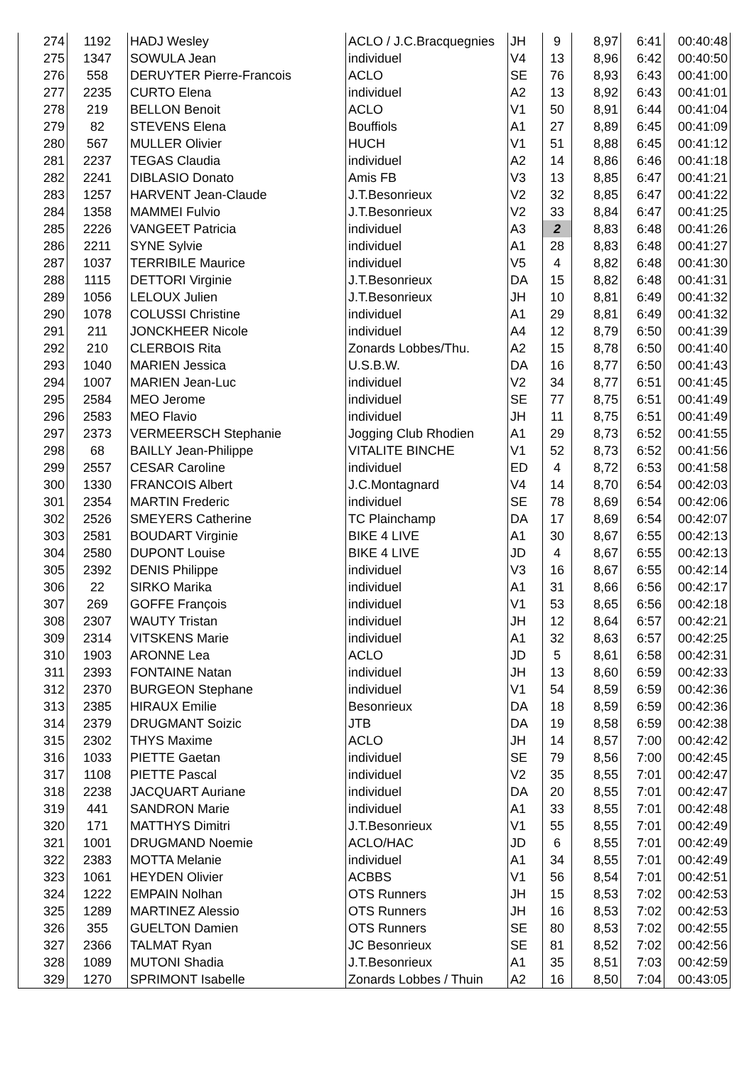| 274 | 1192 | HADJ Wesley | ACLO / J.C.Bracquegnies | JH | 9 | 8,97 | 6:41 | 00:40:48 |
| 275 | 1347 | SOWULA Jean | individuel | V4 | 13 | 8,96 | 6:42 | 00:40:50 |
| 276 | 558 | DERUYTER Pierre-Francois | ACLO | SE | 76 | 8,93 | 6:43 | 00:41:00 |
| 277 | 2235 | CURTO Elena | individuel | A2 | 13 | 8,92 | 6:43 | 00:41:01 |
| 278 | 219 | BELLON Benoit | ACLO | V1 | 50 | 8,91 | 6:44 | 00:41:04 |
| 279 | 82 | STEVENS Elena | Bouffiols | A1 | 27 | 8,89 | 6:45 | 00:41:09 |
| 280 | 567 | MULLER Olivier | HUCH | V1 | 51 | 8,88 | 6:45 | 00:41:12 |
| 281 | 2237 | TEGAS Claudia | individuel | A2 | 14 | 8,86 | 6:46 | 00:41:18 |
| 282 | 2241 | DIBLASIO Donato | Amis FB | V3 | 13 | 8,85 | 6:47 | 00:41:21 |
| 283 | 1257 | HARVENT Jean-Claude | J.T.Besonrieux | V2 | 32 | 8,85 | 6:47 | 00:41:22 |
| 284 | 1358 | MAMMEI Fulvio | J.T.Besonrieux | V2 | 33 | 8,84 | 6:47 | 00:41:25 |
| 285 | 2226 | VANGEET Patricia | individuel | A3 | 2 | 8,83 | 6:48 | 00:41:26 |
| 286 | 2211 | SYNE Sylvie | individuel | A1 | 28 | 8,83 | 6:48 | 00:41:27 |
| 287 | 1037 | TERRIBILE Maurice | individuel | V5 | 4 | 8,82 | 6:48 | 00:41:30 |
| 288 | 1115 | DETTORI Virginie | J.T.Besonrieux | DA | 15 | 8,82 | 6:48 | 00:41:31 |
| 289 | 1056 | LELOUX Julien | J.T.Besonrieux | JH | 10 | 8,81 | 6:49 | 00:41:32 |
| 290 | 1078 | COLUSSI Christine | individuel | A1 | 29 | 8,81 | 6:49 | 00:41:32 |
| 291 | 211 | JONCKHEER Nicole | individuel | A4 | 12 | 8,79 | 6:50 | 00:41:39 |
| 292 | 210 | CLERBOIS Rita | Zonards Lobbes/Thu. | A2 | 15 | 8,78 | 6:50 | 00:41:40 |
| 293 | 1040 | MARIEN Jessica | U.S.B.W. | DA | 16 | 8,77 | 6:50 | 00:41:43 |
| 294 | 1007 | MARIEN Jean-Luc | individuel | V2 | 34 | 8,77 | 6:51 | 00:41:45 |
| 295 | 2584 | MEO Jerome | individuel | SE | 77 | 8,75 | 6:51 | 00:41:49 |
| 296 | 2583 | MEO Flavio | individuel | JH | 11 | 8,75 | 6:51 | 00:41:49 |
| 297 | 2373 | VERMEERSCH Stephanie | Jogging Club Rhodien | A1 | 29 | 8,73 | 6:52 | 00:41:55 |
| 298 | 68 | BAILLY Jean-Philippe | VITALITE BINCHE | V1 | 52 | 8,73 | 6:52 | 00:41:56 |
| 299 | 2557 | CESAR Caroline | individuel | ED | 4 | 8,72 | 6:53 | 00:41:58 |
| 300 | 1330 | FRANCOIS Albert | J.C.Montagnard | V4 | 14 | 8,70 | 6:54 | 00:42:03 |
| 301 | 2354 | MARTIN Frederic | individuel | SE | 78 | 8,69 | 6:54 | 00:42:06 |
| 302 | 2526 | SMEYERS Catherine | TC Plainchamp | DA | 17 | 8,69 | 6:54 | 00:42:07 |
| 303 | 2581 | BOUDART Virginie | BIKE 4 LIVE | A1 | 30 | 8,67 | 6:55 | 00:42:13 |
| 304 | 2580 | DUPONT Louise | BIKE 4 LIVE | JD | 4 | 8,67 | 6:55 | 00:42:13 |
| 305 | 2392 | DENIS Philippe | individuel | V3 | 16 | 8,67 | 6:55 | 00:42:14 |
| 306 | 22 | SIRKO Marika | individuel | A1 | 31 | 8,66 | 6:56 | 00:42:17 |
| 307 | 269 | GOFFE François | individuel | V1 | 53 | 8,65 | 6:56 | 00:42:18 |
| 308 | 2307 | WAUTY Tristan | individuel | JH | 12 | 8,64 | 6:57 | 00:42:21 |
| 309 | 2314 | VITSKENS Marie | individuel | A1 | 32 | 8,63 | 6:57 | 00:42:25 |
| 310 | 1903 | ARONNE Lea | ACLO | JD | 5 | 8,61 | 6:58 | 00:42:31 |
| 311 | 2393 | FONTAINE Natan | individuel | JH | 13 | 8,60 | 6:59 | 00:42:33 |
| 312 | 2370 | BURGEON Stephane | individuel | V1 | 54 | 8,59 | 6:59 | 00:42:36 |
| 313 | 2385 | HIRAUX Emilie | Besonrieux | DA | 18 | 8,59 | 6:59 | 00:42:36 |
| 314 | 2379 | DRUGMANT Soizic | JTB | DA | 19 | 8,58 | 6:59 | 00:42:38 |
| 315 | 2302 | THYS Maxime | ACLO | JH | 14 | 8,57 | 7:00 | 00:42:42 |
| 316 | 1033 | PIETTE Gaetan | individuel | SE | 79 | 8,56 | 7:00 | 00:42:45 |
| 317 | 1108 | PIETTE Pascal | individuel | V2 | 35 | 8,55 | 7:01 | 00:42:47 |
| 318 | 2238 | JACQUART Auriane | individuel | DA | 20 | 8,55 | 7:01 | 00:42:47 |
| 319 | 441 | SANDRON Marie | individuel | A1 | 33 | 8,55 | 7:01 | 00:42:48 |
| 320 | 171 | MATTHYS Dimitri | J.T.Besonrieux | V1 | 55 | 8,55 | 7:01 | 00:42:49 |
| 321 | 1001 | DRUGMAND Noemie | ACLO/HAC | JD | 6 | 8,55 | 7:01 | 00:42:49 |
| 322 | 2383 | MOTTA Melanie | individuel | A1 | 34 | 8,55 | 7:01 | 00:42:49 |
| 323 | 1061 | HEYDEN Olivier | ACBBS | V1 | 56 | 8,54 | 7:01 | 00:42:51 |
| 324 | 1222 | EMPAIN Nolhan | OTS Runners | JH | 15 | 8,53 | 7:02 | 00:42:53 |
| 325 | 1289 | MARTINEZ Alessio | OTS Runners | JH | 16 | 8,53 | 7:02 | 00:42:53 |
| 326 | 355 | GUELTON Damien | OTS Runners | SE | 80 | 8,53 | 7:02 | 00:42:55 |
| 327 | 2366 | TALMAT Ryan | JC Besonrieux | SE | 81 | 8,52 | 7:02 | 00:42:56 |
| 328 | 1089 | MUTONI Shadia | J.T.Besonrieux | A1 | 35 | 8,51 | 7:03 | 00:42:59 |
| 329 | 1270 | SPRIMONT Isabelle | Zonards Lobbes / Thuin | A2 | 16 | 8,50 | 7:04 | 00:43:05 |